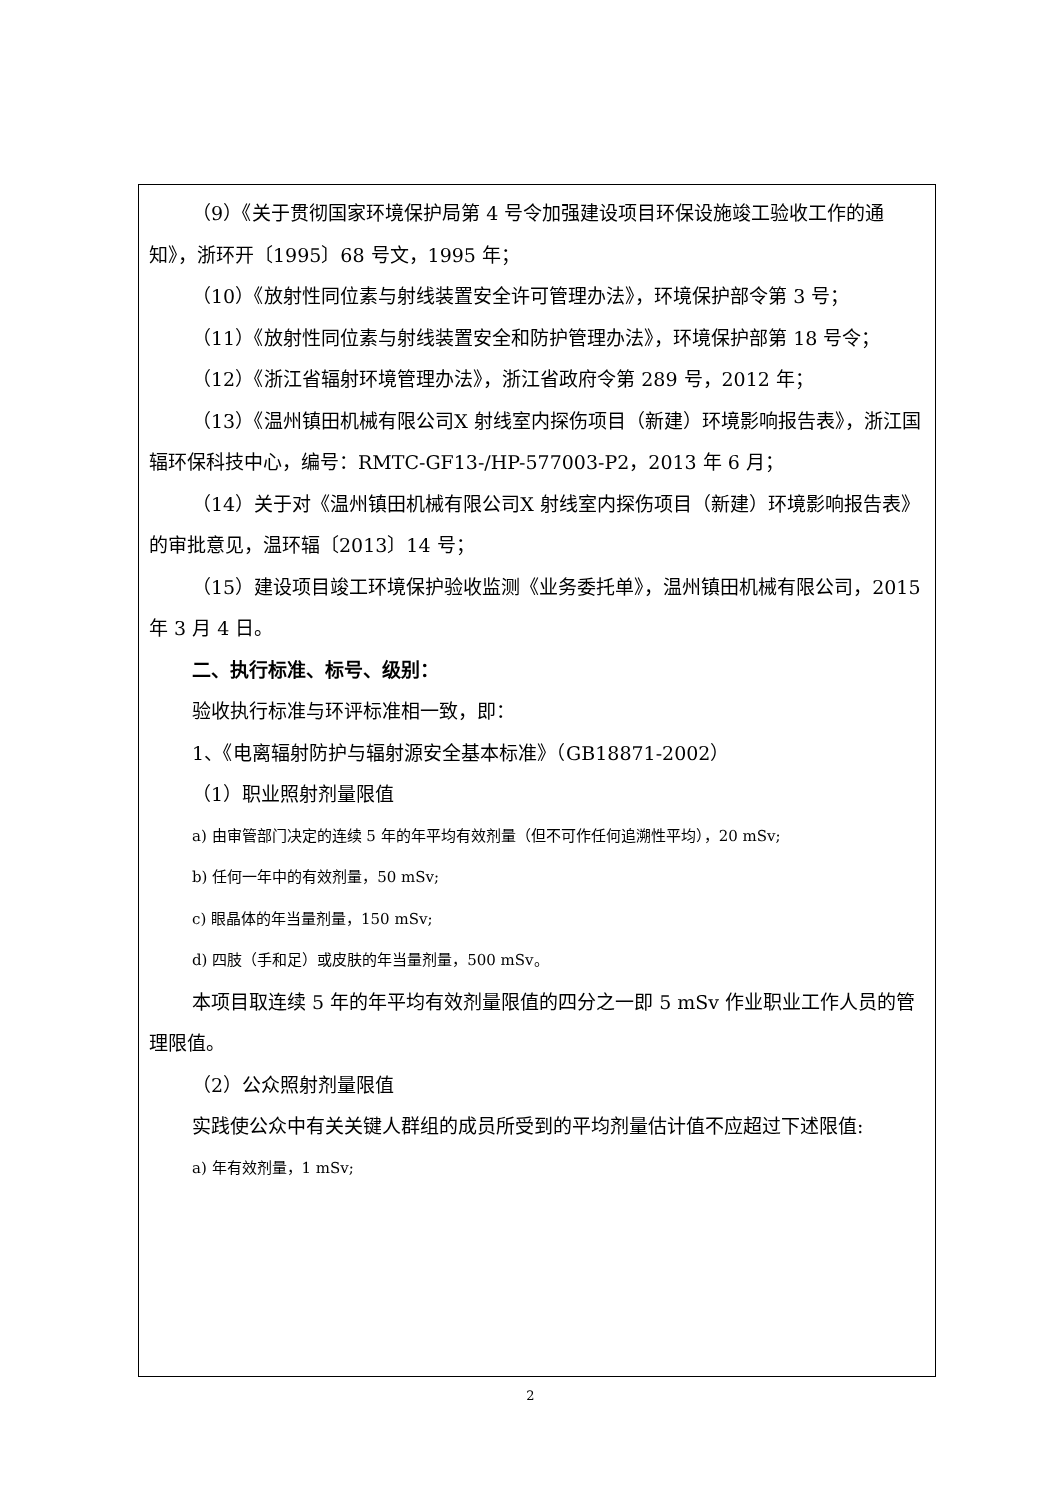（9）《关于贯彻国家环境保护局第 4 号令加强建设项目环保设施竣工验收工作的通知》，浙环开〔1995〕68 号文，1995 年；
（10）《放射性同位素与射线装置安全许可管理办法》，环境保护部令第 3 号；
（11）《放射性同位素与射线装置安全和防护管理办法》，环境保护部第 18 号令；
（12）《浙江省辐射环境管理办法》，浙江省政府令第 289 号，2012 年；
（13）《温州镇田机械有限公司X 射线室内探伤项目（新建）环境影响报告表》，浙江国辐环保科技中心，编号：RMTC-GF13-/HP-577003-P2，2013 年 6 月；
（14）关于对《温州镇田机械有限公司X 射线室内探伤项目（新建）环境影响报告表》的审批意见，温环辐〔2013〕14 号；
（15）建设项目竣工环境保护验收监测《业务委托单》，温州镇田机械有限公司，2015 年 3 月 4 日。
二、执行标准、标号、级别：
验收执行标准与环评标准相一致，即：
1、《电离辐射防护与辐射源安全基本标准》（GB18871-2002）
（1）职业照射剂量限值
a) 由审管部门决定的连续 5 年的年平均有效剂量（但不可作任何追溯性平均），20 mSv;
b) 任何一年中的有效剂量，50 mSv;
c) 眼晶体的年当量剂量，150 mSv;
d) 四肢（手和足）或皮肤的年当量剂量，500 mSv。
本项目取连续 5 年的年平均有效剂量限值的四分之一即 5 mSv 作业职业工作人员的管理限值。
（2）公众照射剂量限值
实践使公众中有关关键人群组的成员所受到的平均剂量估计值不应超过下述限值:
a) 年有效剂量，1 mSv;
2